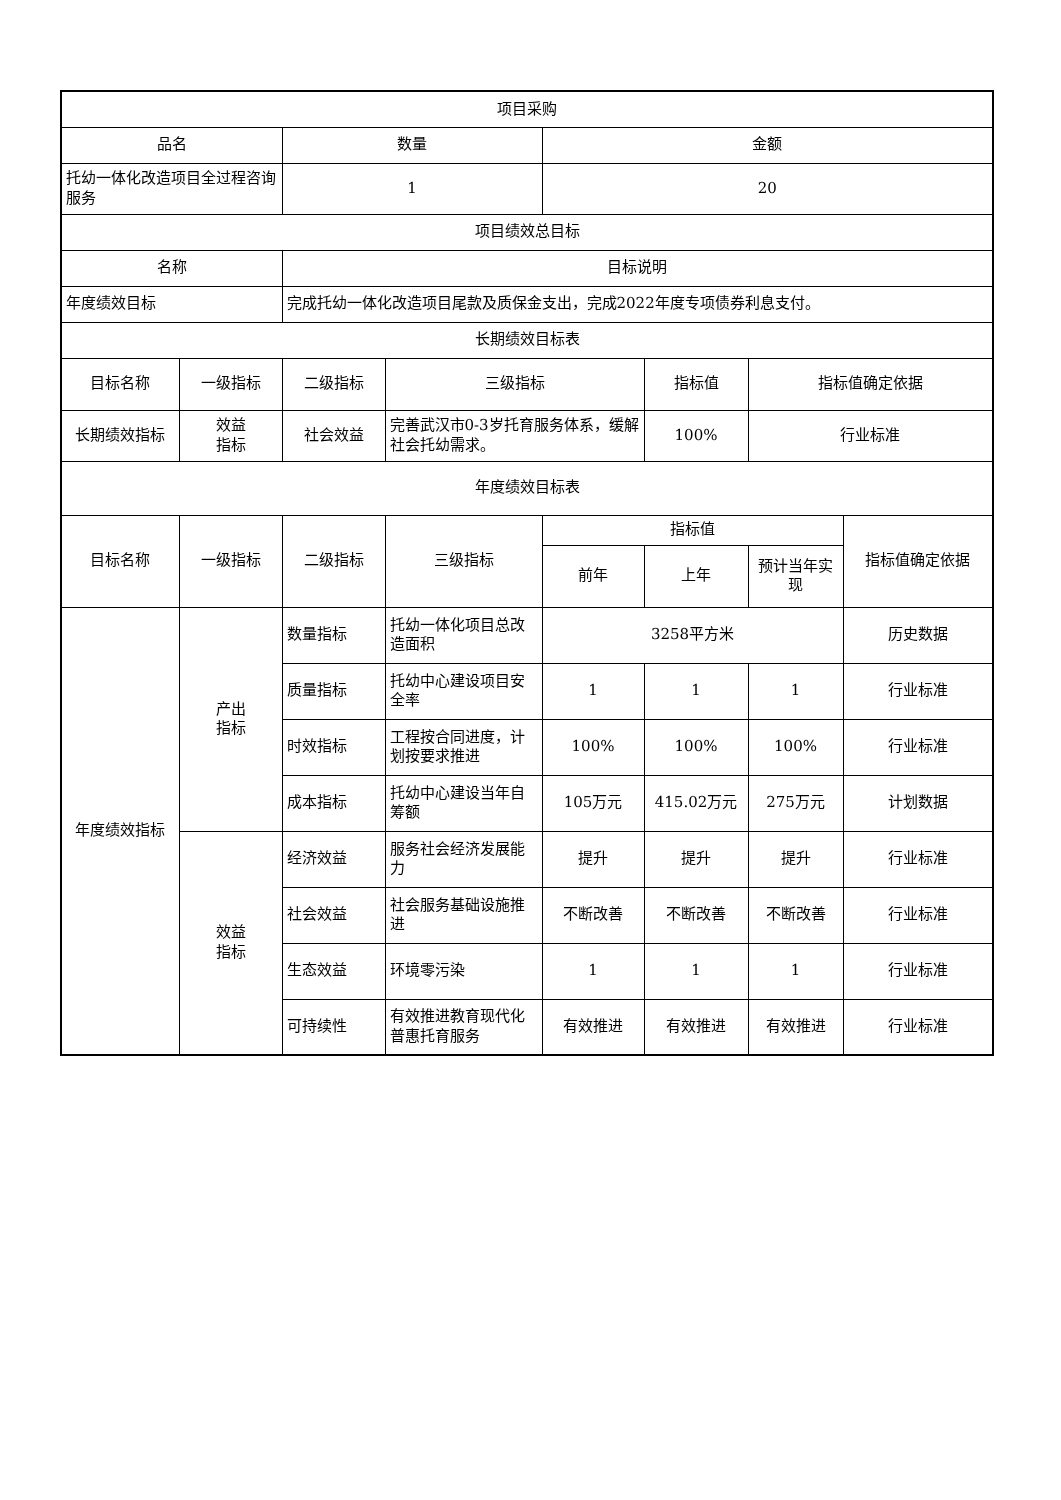| 项目采购 | | | | | | | |
| --- | --- | --- | --- | --- | --- | --- | --- |
| 品名 | | 数量 | | 金额 | | | |
| 托幼一体化改造项目全过程咨询服务 | | 1 | | 20 | | | |
| 项目绩效总目标 | | | | | | | |
| 名称 | | 目标说明 | | | | | |
| 年度绩效目标 | | 完成托幼一体化改造项目尾款及质保金支出，完成2022年度专项债券利息支付。 | | | | | |
| 长期绩效目标表 | | | | | | | |
| 目标名称 | 一级指标 | 二级指标 | 三级指标 | | 指标值 | 指标值确定依据 | |
| 长期绩效指标 | 效益 指标 | 社会效益 | 完善武汉市0-3岁托育服务体系，缓解社会托幼需求。 | | 100% | 行业标准 | |
| 年度绩效目标表 | | | | | | | |
| 目标名称 | 一级指标 | 二级指标 | 三级指标 | 指标值 | | | 指标值确定依据 |
| | | | | 前年 | 上年 | 预计当年实现 | |
| 年度绩效指标 | 产出 指标 | 数量指标 | 托幼一体化项目总改造面积 | 3258平方米 | | | 历史数据 |
| | | 质量指标 | 托幼中心建设项目安全率 | 1 | 1 | 1 | 行业标准 |
| | | 时效指标 | 工程按合同进度，计划按要求推进 | 100% | 100% | 100% | 行业标准 |
| | | 成本指标 | 托幼中心建设当年自筹额 | 105万元 | 415.02万元 | 275万元 | 计划数据 |
| | 效益 指标 | 经济效益 | 服务社会经济发展能力 | 提升 | 提升 | 提升 | 行业标准 |
| | | 社会效益 | 社会服务基础设施推进 | 不断改善 | 不断改善 | 不断改善 | 行业标准 |
| | | 生态效益 | 环境零污染 | 1 | 1 | 1 | 行业标准 |
| | | 可持续性 | 有效推进教育现代化普惠托育服务 | 有效推进 | 有效推进 | 有效推进 | 行业标准 |